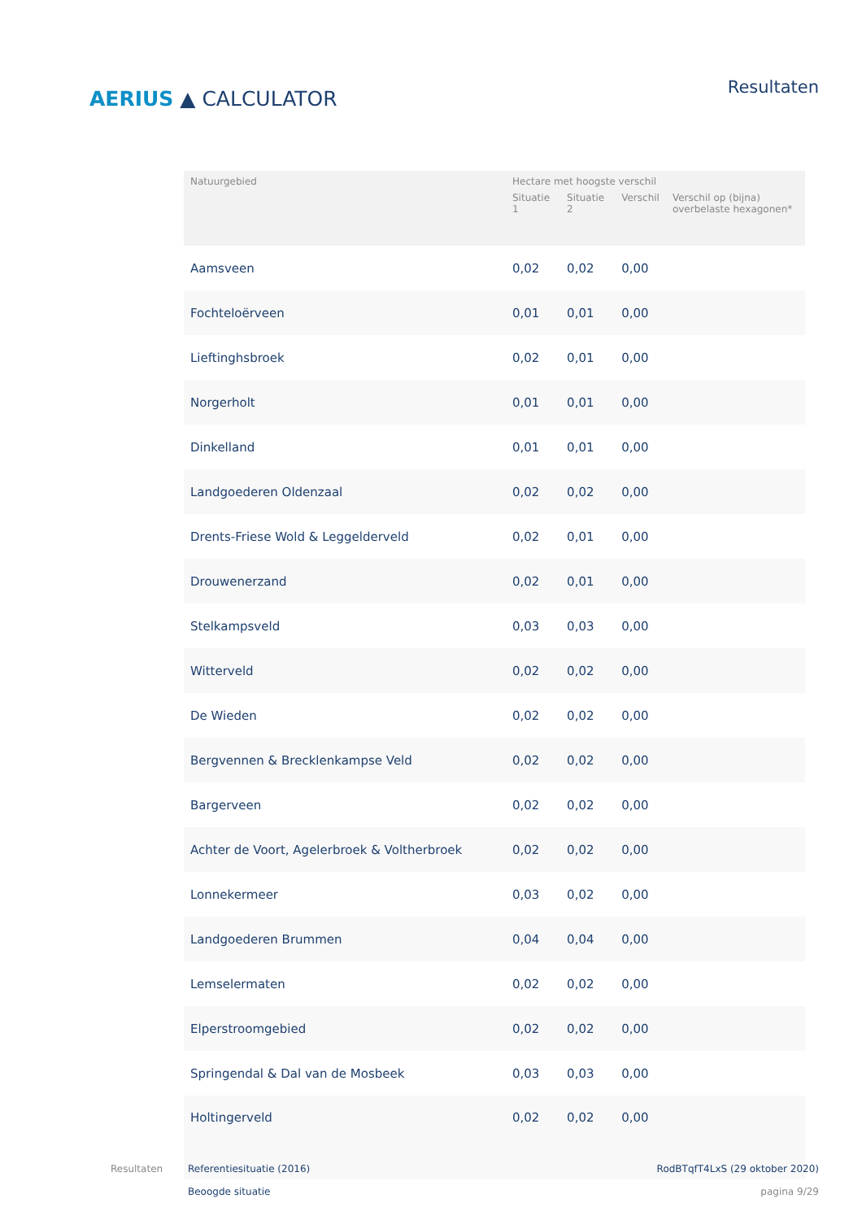AERIUS ▲ CALCULATOR
Resultaten
| Natuurgebied | Hectare met hoogste verschil | | | |
| --- | --- | --- | --- | --- |
| | Situatie 1 | Situatie 2 | Verschil | Verschil op (bijna) overbelaste hexagonen* |
| Aamsveen | 0,02 | 0,02 | 0,00 | |
| Fochteloërveen | 0,01 | 0,01 | 0,00 | |
| Lieftinghsbroek | 0,02 | 0,01 | 0,00 | |
| Norgerholt | 0,01 | 0,01 | 0,00 | |
| Dinkelland | 0,01 | 0,01 | 0,00 | |
| Landgoederen Oldenzaal | 0,02 | 0,02 | 0,00 | |
| Drents-Friese Wold & Leggelderveld | 0,02 | 0,01 | 0,00 | |
| Drouwenerzand | 0,02 | 0,01 | 0,00 | |
| Stelkampsveld | 0,03 | 0,03 | 0,00 | |
| Witterveld | 0,02 | 0,02 | 0,00 | |
| De Wieden | 0,02 | 0,02 | 0,00 | |
| Bergvennen & Brecklenkampse Veld | 0,02 | 0,02 | 0,00 | |
| Bargerveen | 0,02 | 0,02 | 0,00 | |
| Achter de Voort, Agelerbroek & Voltherbroek | 0,02 | 0,02 | 0,00 | |
| Lonnekermeer | 0,03 | 0,02 | 0,00 | |
| Landgoederen Brummen | 0,04 | 0,04 | 0,00 | |
| Lemselermaten | 0,02 | 0,02 | 0,00 | |
| Elperstroomgebied | 0,02 | 0,02 | 0,00 | |
| Springendal & Dal van de Mosbeek | 0,03 | 0,03 | 0,00 | |
| Holtingerveld | 0,02 | 0,02 | 0,00 | |
Resultaten Referentiesituatie (2016)
Beoogde situatie
RodBTqfT4LxS (29 oktober 2020)
pagina 9/29